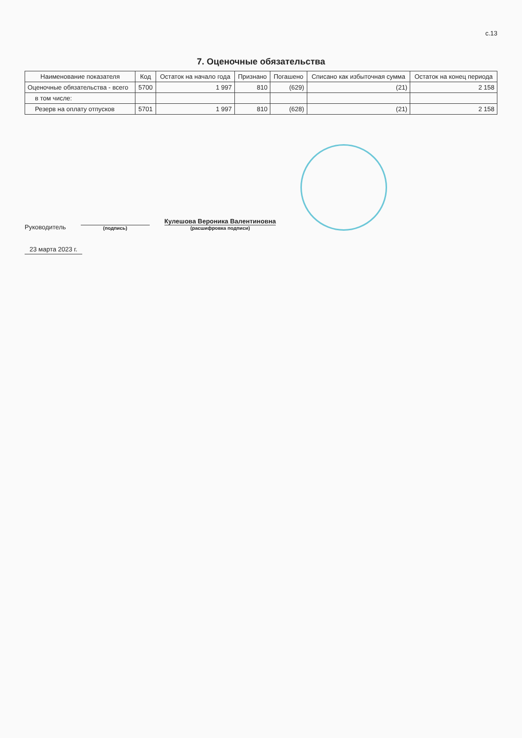с.13
7. Оценочные обязательства
| Наименование показателя | Код | Остаток на начало года | Признано | Погашено | Списано как избыточная сумма | Остаток на конец периода |
| --- | --- | --- | --- | --- | --- | --- |
| Оценочные обязательства - всего | 5700 | 1 997 | 810 | (629) | (21) | 2 158 |
| в том числе: | | | | | | |
| Резерв на оплату отпусков | 5701 | 1 997 | 810 | (628) | (21) | 2 158 |
Руководитель
(подпись)
Кулешова Вероника Валентиновна
(расшифровка подписи)
23 марта 2023 г.